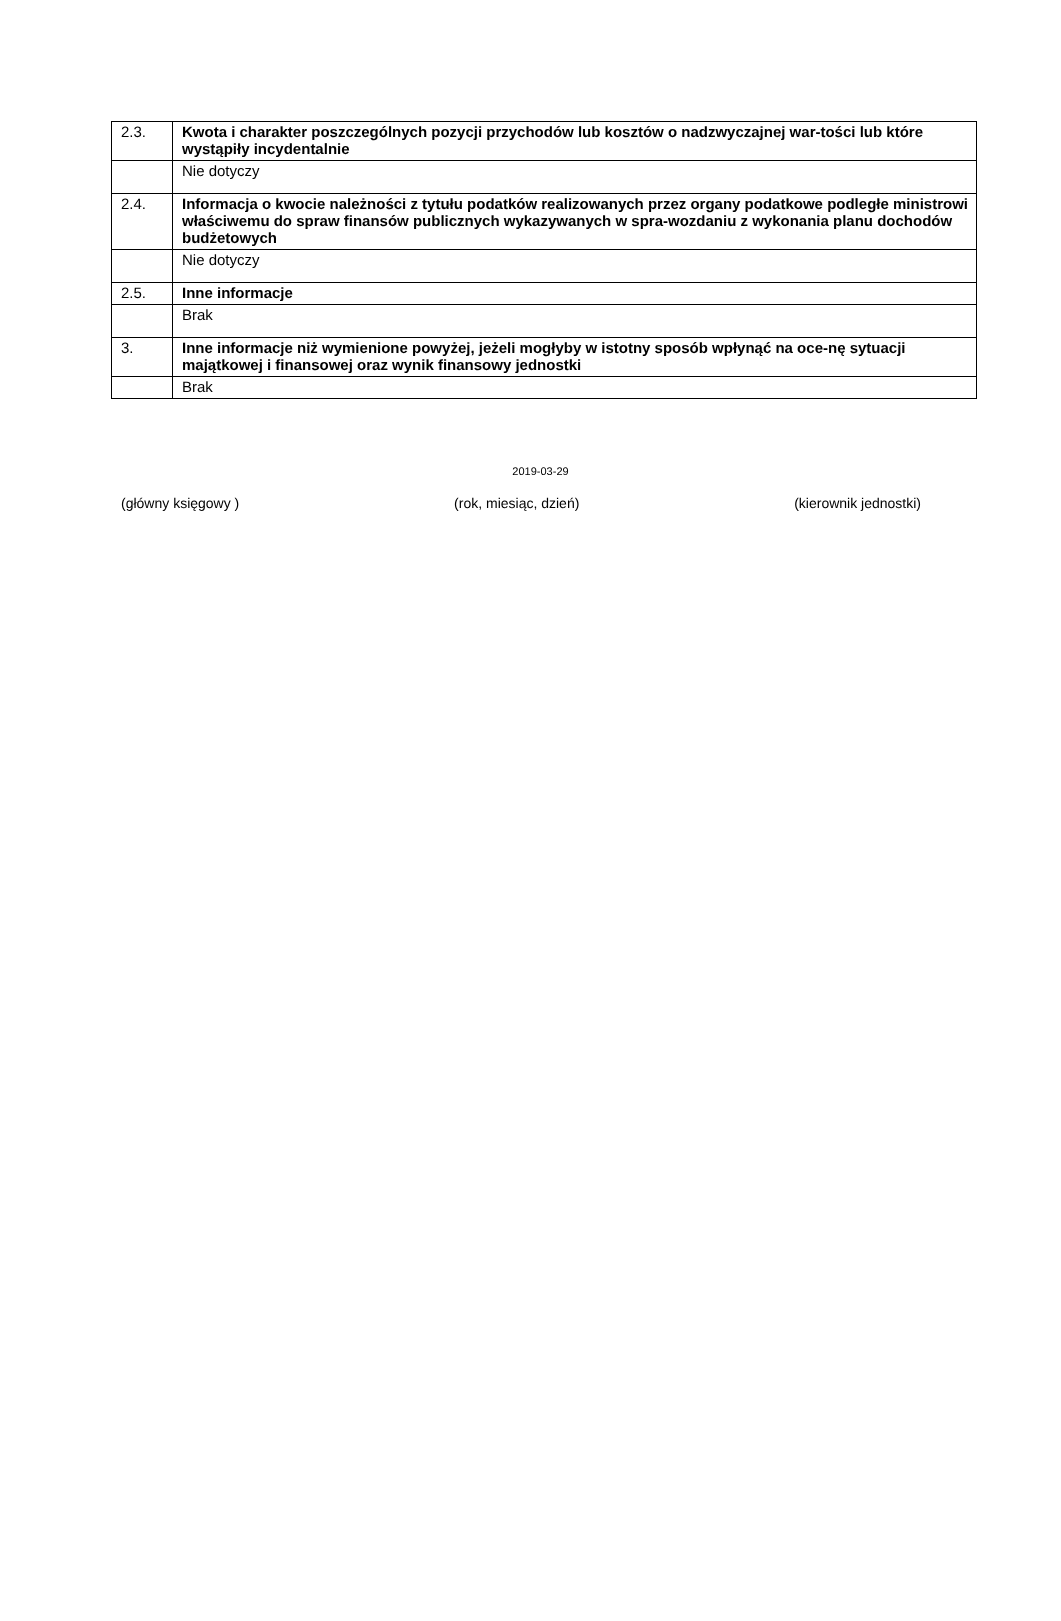| 2.3. | Kwota i charakter poszczególnych pozycji przychodów lub kosztów o nadzwyczajnej war-tości lub które wystąpiły incydentalnie |
| | Nie dotyczy |
| 2.4. | Informacja o kwocie należności z tytułu podatków realizowanych przez organy podatkowe podległe ministrowi właściwemu do spraw finansów publicznych wykazywanych w spra-wozdaniu z wykonania planu dochodów budżetowych |
| | Nie dotyczy |
| 2.5. | Inne informacje |
| | Brak |
| 3. | Inne informacje niż wymienione powyżej, jeżeli mogłyby w istotny sposób wpłynąć na oce-nę sytuacji majątkowej i finansowej oraz wynik finansowy jednostki |
| | Brak |
2019-03-29
(główny księgowy ) (rok, miesiąc, dzień) (kierownik jednostki)